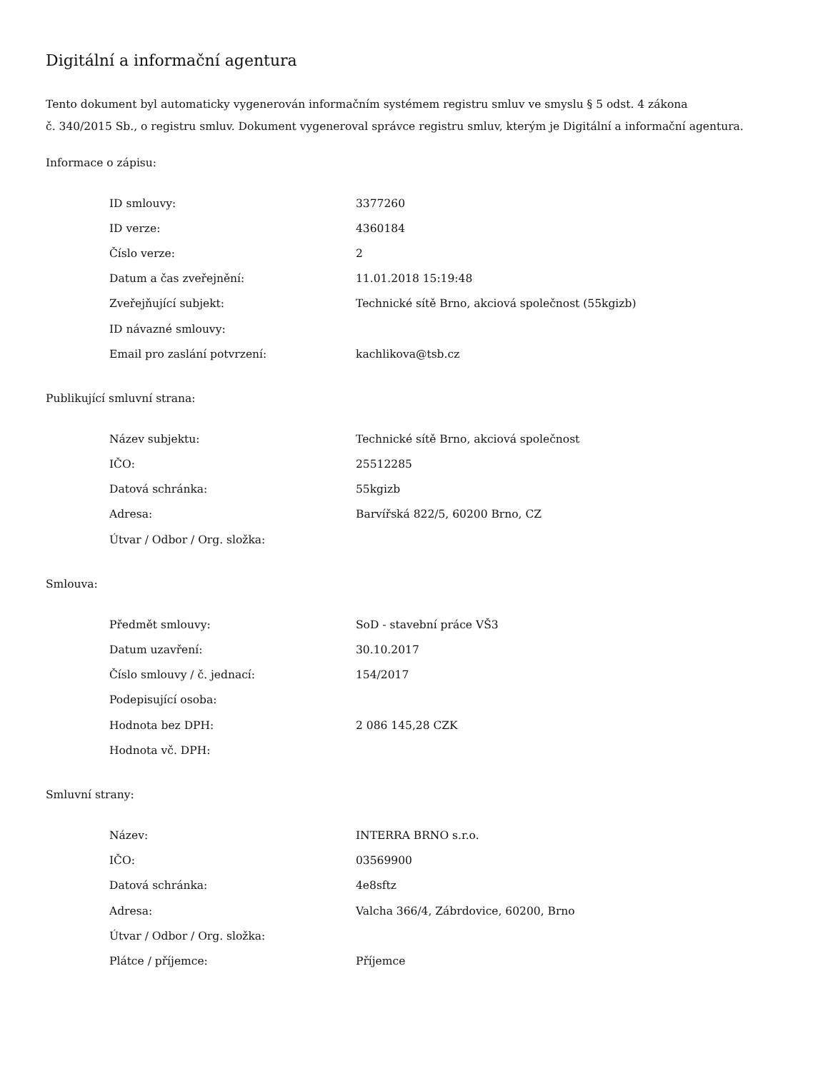Digitální a informační agentura
Tento dokument byl automaticky vygenerován informačním systémem registru smluv ve smyslu § 5 odst. 4 zákona
č. 340/2015 Sb., o registru smluv. Dokument vygeneroval správce registru smluv, kterým je Digitální a informační agentura.
Informace o zápisu:
| ID smlouvy: | 3377260 |
| ID verze: | 4360184 |
| Číslo verze: | 2 |
| Datum a čas zveřejnění: | 11.01.2018 15:19:48 |
| Zveřejňující subjekt: | Technické sítě Brno, akciová společnost (55kgizb) |
| ID návazné smlouvy: | |
| Email pro zaslání potvrzení: | kachlikova@tsb.cz |
Publikující smluvní strana:
| Název subjektu: | Technické sítě Brno, akciová společnost |
| IČO: | 25512285 |
| Datová schránka: | 55kgizb |
| Adresa: | Barvířská 822/5, 60200 Brno, CZ |
| Útvar / Odbor / Org. složka: | |
Smlouva:
| Předmět smlouvy: | SoD - stavební práce VŠ3 |
| Datum uzavření: | 30.10.2017 |
| Číslo smlouvy / č. jednací: | 154/2017 |
| Podepisující osoba: | |
| Hodnota bez DPH: | 2 086 145,28 CZK |
| Hodnota vč. DPH: | |
Smluvní strany:
| Název: | INTERRA BRNO s.r.o. |
| IČO: | 03569900 |
| Datová schránka: | 4e8sftz |
| Adresa: | Valcha 366/4, Zábrdovice, 60200, Brno |
| Útvar / Odbor / Org. složka: | |
| Plátce / příjemce: | Příjemce |